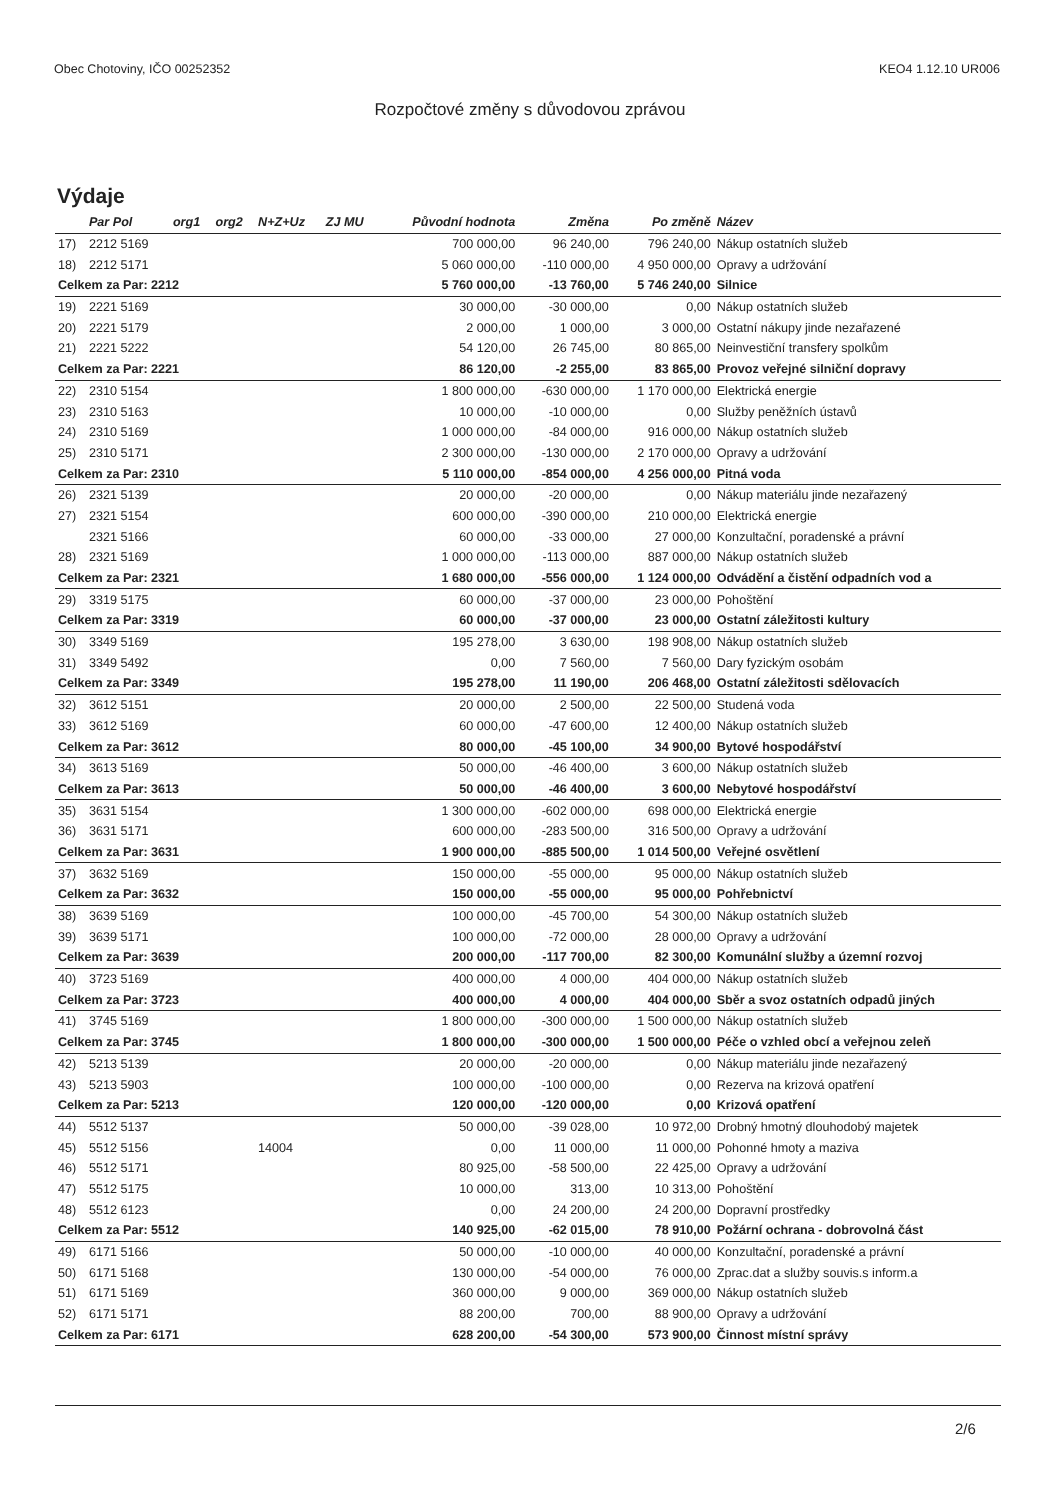Obec Chotoviny, IČO 00252352 KEO4 1.12.10 UR006
Rozpočtové změny s důvodovou zprávou
Výdaje
| | Par Pol | org1 | org2 | N+Z+Uz | ZJ MU | Původní hodnota | Změna | Po změně | Název |
| --- | --- | --- | --- | --- | --- | --- | --- | --- | --- |
| 17) | 2212 5169 | | | | | 700 000,00 | 96 240,00 | 796 240,00 | Nákup ostatních služeb |
| 18) | 2212 5171 | | | | | 5 060 000,00 | -110 000,00 | 4 950 000,00 | Opravy a udržování |
| Celkem za Par: 2212 | | | | | | 5 760 000,00 | -13 760,00 | 5 746 240,00 | Silnice |
| 19) | 2221 5169 | | | | | 30 000,00 | -30 000,00 | 0,00 | Nákup ostatních služeb |
| 20) | 2221 5179 | | | | | 2 000,00 | 1 000,00 | 3 000,00 | Ostatní nákupy jinde nezařazené |
| 21) | 2221 5222 | | | | | 54 120,00 | 26 745,00 | 80 865,00 | Neinvestiční transfery spolkům |
| Celkem za Par: 2221 | | | | | | 86 120,00 | -2 255,00 | 83 865,00 | Provoz veřejné silniční dopravy |
| 22) | 2310 5154 | | | | | 1 800 000,00 | -630 000,00 | 1 170 000,00 | Elektrická energie |
| 23) | 2310 5163 | | | | | 10 000,00 | -10 000,00 | 0,00 | Služby peněžních ústavů |
| 24) | 2310 5169 | | | | | 1 000 000,00 | -84 000,00 | 916 000,00 | Nákup ostatních služeb |
| 25) | 2310 5171 | | | | | 2 300 000,00 | -130 000,00 | 2 170 000,00 | Opravy a udržování |
| Celkem za Par: 2310 | | | | | | 5 110 000,00 | -854 000,00 | 4 256 000,00 | Pitná voda |
| 26) | 2321 5139 | | | | | 20 000,00 | -20 000,00 | 0,00 | Nákup materiálu jinde nezařazený |
| 27) | 2321 5154 | | | | | 600 000,00 | -390 000,00 | 210 000,00 | Elektrická energie |
| | 2321 5166 | | | | | 60 000,00 | -33 000,00 | 27 000,00 | Konzultační, poradenské a právní |
| 28) | 2321 5169 | | | | | 1 000 000,00 | -113 000,00 | 887 000,00 | Nákup ostatních služeb |
| Celkem za Par: 2321 | | | | | | 1 680 000,00 | -556 000,00 | 1 124 000,00 | Odvádění a čistění odpadních vod a |
| 29) | 3319 5175 | | | | | 60 000,00 | -37 000,00 | 23 000,00 | Pohoštění |
| Celkem za Par: 3319 | | | | | | 60 000,00 | -37 000,00 | 23 000,00 | Ostatní záležitosti kultury |
| 30) | 3349 5169 | | | | | 195 278,00 | 3 630,00 | 198 908,00 | Nákup ostatních služeb |
| 31) | 3349 5492 | | | | | 0,00 | 7 560,00 | 7 560,00 | Dary fyzickým osobám |
| Celkem za Par: 3349 | | | | | | 195 278,00 | 11 190,00 | 206 468,00 | Ostatní záležitosti sdělovacích |
| 32) | 3612 5151 | | | | | 20 000,00 | 2 500,00 | 22 500,00 | Studená voda |
| 33) | 3612 5169 | | | | | 60 000,00 | -47 600,00 | 12 400,00 | Nákup ostatních služeb |
| Celkem za Par: 3612 | | | | | | 80 000,00 | -45 100,00 | 34 900,00 | Bytové hospodářství |
| 34) | 3613 5169 | | | | | 50 000,00 | -46 400,00 | 3 600,00 | Nákup ostatních služeb |
| Celkem za Par: 3613 | | | | | | 50 000,00 | -46 400,00 | 3 600,00 | Nebytové hospodářství |
| 35) | 3631 5154 | | | | | 1 300 000,00 | -602 000,00 | 698 000,00 | Elektrická energie |
| 36) | 3631 5171 | | | | | 600 000,00 | -283 500,00 | 316 500,00 | Opravy a udržování |
| Celkem za Par: 3631 | | | | | | 1 900 000,00 | -885 500,00 | 1 014 500,00 | Veřejné osvětlení |
| 37) | 3632 5169 | | | | | 150 000,00 | -55 000,00 | 95 000,00 | Nákup ostatních služeb |
| Celkem za Par: 3632 | | | | | | 150 000,00 | -55 000,00 | 95 000,00 | Pohřebnictví |
| 38) | 3639 5169 | | | | | 100 000,00 | -45 700,00 | 54 300,00 | Nákup ostatních služeb |
| 39) | 3639 5171 | | | | | 100 000,00 | -72 000,00 | 28 000,00 | Opravy a udržování |
| Celkem za Par: 3639 | | | | | | 200 000,00 | -117 700,00 | 82 300,00 | Komunální služby a územní rozvoj |
| 40) | 3723 5169 | | | | | 400 000,00 | 4 000,00 | 404 000,00 | Nákup ostatních služeb |
| Celkem za Par: 3723 | | | | | | 400 000,00 | 4 000,00 | 404 000,00 | Sběr a svoz ostatních odpadů jiných |
| 41) | 3745 5169 | | | | | 1 800 000,00 | -300 000,00 | 1 500 000,00 | Nákup ostatních služeb |
| Celkem za Par: 3745 | | | | | | 1 800 000,00 | -300 000,00 | 1 500 000,00 | Péče o vzhled obcí a veřejnou zeleň |
| 42) | 5213 5139 | | | | | 20 000,00 | -20 000,00 | 0,00 | Nákup materiálu jinde nezařazený |
| 43) | 5213 5903 | | | | | 100 000,00 | -100 000,00 | 0,00 | Rezerva na krizová opatření |
| Celkem za Par: 5213 | | | | | | 120 000,00 | -120 000,00 | 0,00 | Krizová opatření |
| 44) | 5512 5137 | | | | | 50 000,00 | -39 028,00 | 10 972,00 | Drobný hmotný dlouhodobý majetek |
| 45) | 5512 5156 | | | 14004 | | 0,00 | 11 000,00 | 11 000,00 | Pohonné hmoty a maziva |
| 46) | 5512 5171 | | | | | 80 925,00 | -58 500,00 | 22 425,00 | Opravy a udržování |
| 47) | 5512 5175 | | | | | 10 000,00 | 313,00 | 10 313,00 | Pohoštění |
| 48) | 5512 6123 | | | | | 0,00 | 24 200,00 | 24 200,00 | Dopravní prostředky |
| Celkem za Par: 5512 | | | | | | 140 925,00 | -62 015,00 | 78 910,00 | Požární ochrana - dobrovolná část |
| 49) | 6171 5166 | | | | | 50 000,00 | -10 000,00 | 40 000,00 | Konzultační, poradenské a právní |
| 50) | 6171 5168 | | | | | 130 000,00 | -54 000,00 | 76 000,00 | Zprac.dat a služby souvis.s inform.a |
| 51) | 6171 5169 | | | | | 360 000,00 | 9 000,00 | 369 000,00 | Nákup ostatních služeb |
| 52) | 6171 5171 | | | | | 88 200,00 | 700,00 | 88 900,00 | Opravy a udržování |
| Celkem za Par: 6171 | | | | | | 628 200,00 | -54 300,00 | 573 900,00 | Činnost místní správy |
2/6